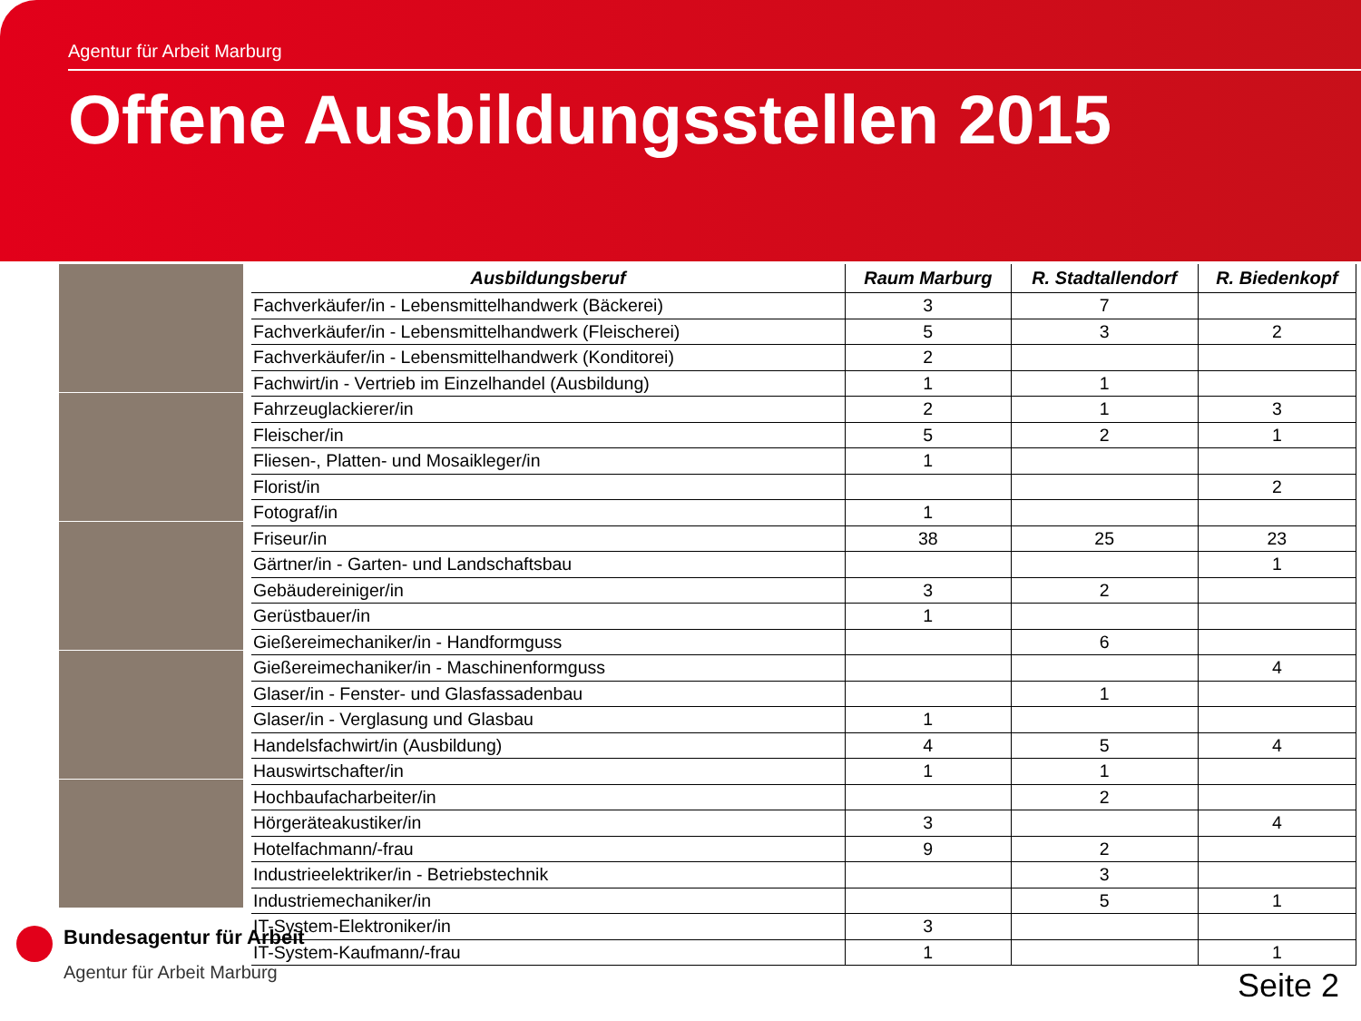Agentur für Arbeit Marburg
Offene Ausbildungsstellen 2015
| Ausbildungsberuf | Raum Marburg | R. Stadtallendorf | R. Biedenkopf |
| --- | --- | --- | --- |
| Fachverkäufer/in - Lebensmittelhandwerk (Bäckerei) | 3 | 7 | |
| Fachverkäufer/in - Lebensmittelhandwerk (Fleischerei) | 5 | 3 | 2 |
| Fachverkäufer/in - Lebensmittelhandwerk (Konditorei) | 2 | | |
| Fachwirt/in - Vertrieb im Einzelhandel (Ausbildung) | 1 | 1 | |
| Fahrzeuglackierer/in | 2 | 1 | 3 |
| Fleischer/in | 5 | 2 | 1 |
| Fliesen-, Platten- und Mosaikleger/in | 1 | | |
| Florist/in | | | 2 |
| Fotograf/in | 1 | | |
| Friseur/in | 38 | 25 | 23 |
| Gärtner/in - Garten- und Landschaftsbau | | | 1 |
| Gebäudereiniger/in | 3 | 2 | |
| Gerüstbauer/in | 1 | | |
| Gießereimechaniker/in - Handformguss | | 6 | |
| Gießereimechaniker/in - Maschinenformguss | | | 4 |
| Glaser/in - Fenster- und Glasfassadenbau | | 1 | |
| Glaser/in - Verglasung und Glasbau | 1 | | |
| Handelsfachwirt/in (Ausbildung) | 4 | 5 | 4 |
| Hauswirtschafter/in | 1 | 1 | |
| Hochbaufacharbeiter/in | | 2 | |
| Hörgeräteakustiker/in | 3 | | 4 |
| Hotelfachmann/-frau | 9 | 2 | |
| Industrieelektriker/in - Betriebstechnik | | 3 | |
| Industriemechaniker/in | | 5 | 1 |
| IT-System-Elektroniker/in | 3 | | |
| IT-System-Kaufmann/-frau | 1 | | 1 |
Bundesagentur für Arbeit
Agentur für Arbeit Marburg
Seite 2